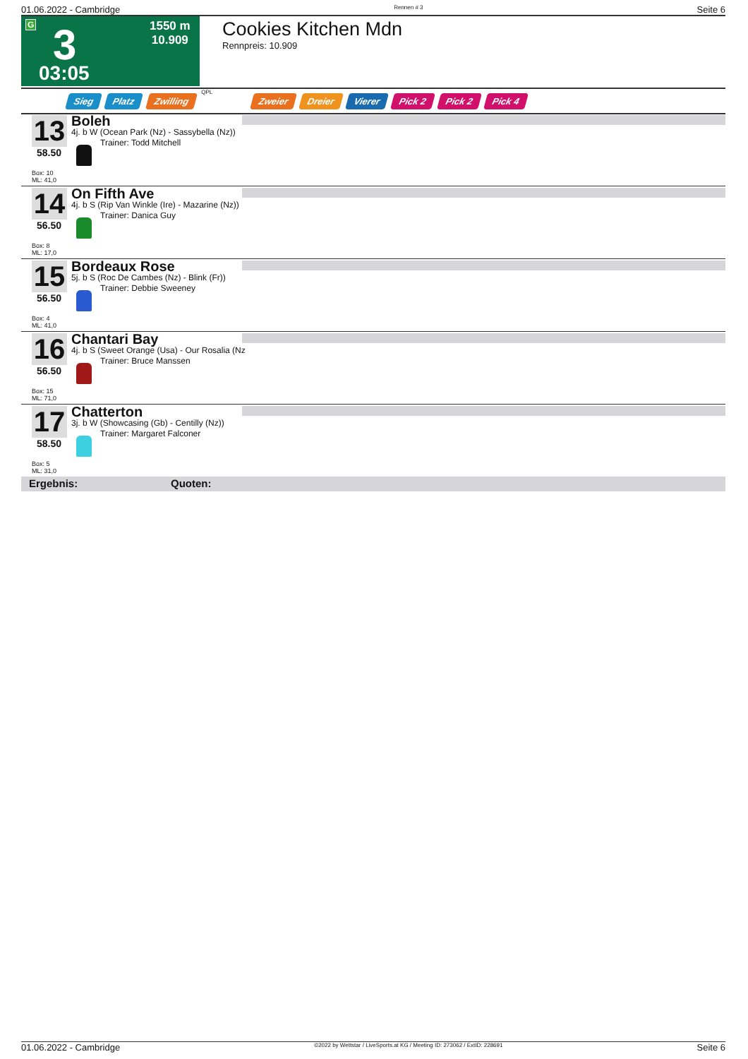01.06.2022 - Cambridge Rennen # 3 Seite 6
G 3 1550 m
10.909
03:05
Cookies Kitchen Mdn
Rennpreis: 10.909
Sieg Platz Zwilling QPL Zweier Dreier Vierer Pick 2 Pick 2 Pick 4
13
58.50
Box: 10
ML: 41,0
Boleh
4j. b W (Ocean Park (Nz) - Sassybella (Nz))
Trainer: Todd Mitchell
14
56.50
Box: 8
ML: 17,0
On Fifth Ave
4j. b S (Rip Van Winkle (Ire) - Mazarine (Nz))
Trainer: Danica Guy
15
56.50
Box: 4
ML: 41,0
Bordeaux Rose
5j. b S (Roc De Cambes (Nz) - Blink (Fr))
Trainer: Debbie Sweeney
16
56.50
Box: 15
ML: 71,0
Chantari Bay
4j. b S (Sweet Orange (Usa) - Our Rosalia (Nz
Trainer: Bruce Manssen
17
58.50
Box: 5
ML: 31,0
Chatterton
3j. b W (Showcasing (Gb) - Centilly (Nz))
Trainer: Margaret Falconer
Ergebnis: Quoten:
01.06.2022 - Cambridge ©2022 by Wettstar / LiveSports.at KG / Meeting ID: 273062 / ExtID: 228691 Seite 6